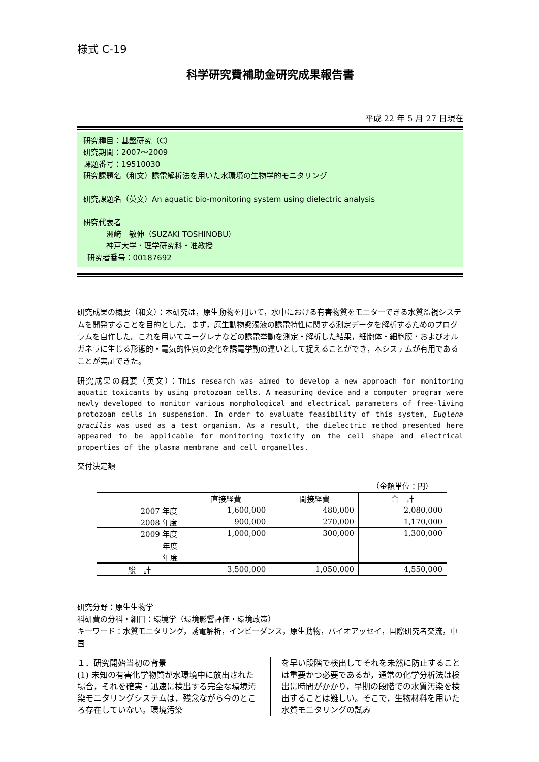様式 C-19
科学研究費補助金研究成果報告書
平成 22 年 5 月 27 日現在
研究種目：基盤研究（C）
研究期間：2007～2009
課題番号：19510030
研究課題名（和文）誘電解析法を用いた水環境の生物学的モニタリング
研究課題名（英文）An aquatic bio-monitoring system using dielectric analysis
研究代表者
   洲﨑　敏伸（SUZAKI TOSHINOBU）
   神戸大学・理学研究科・准教授
 研究者番号：00187692
研究成果の概要（和文）：本研究は，原生動物を用いて，水中における有害物質をモニターできる水質監視システムを開発することを目的とした。まず，原生動物懸濁液の誘電特性に関する測定データを解析するためのプログラムを自作した。これを用いてユーグレナなどの誘電挙動を測定・解析した結果，細胞体・細胞膜・およびオルガネラに生じる形態的・電気的性質の変化を誘電挙動の違いとして捉えることができ，本システムが有用であることが実証できた。
研究成果の概要（英文）：This research was aimed to develop a new approach for monitoring aquatic toxicants by using protozoan cells. A measuring device and a computer program were newly developed to monitor various morphological and electrical parameters of free-living protozoan cells in suspension. In order to evaluate feasibility of this system, Euglena gracilis was used as a test organism. As a result, the dielectric method presented here appeared to be applicable for monitoring toxicity on the cell shape and electrical properties of the plasma membrane and cell organelles.
交付決定額
（金額単位：円）
| | 直接経費 | 間接経費 | 合 計 |
| --- | --- | --- | --- |
| 2007 年度 | 1,600,000 | 480,000 | 2,080,000 |
| 2008 年度 | 900,000 | 270,000 | 1,170,000 |
| 2009 年度 | 1,000,000 | 300,000 | 1,300,000 |
| 年度 | | | |
| 年度 | | | |
| 総 計 | 3,500,000 | 1,050,000 | 4,550,000 |
研究分野：原生生物学
科研費の分科・細目：環境学（環境影響評価・環境政策）
キーワード：水質モニタリング，誘電解析，インピーダンス，原生動物，バイオアッセイ，国際研究者交流，中国
１．研究開始当初の背景
(1) 未知の有害化学物質が水環境中に放出された場合，それを確実・迅速に検出する完全な環境汚染モニタリングシステムは，残念ながら今のところ存在していない。環境汚染
を早い段階で検出してそれを未然に防止することは重要かつ必要であるが，通常の化学分析法は検出に時間がかかり，早期の段階での水質汚染を検出することは難しい。そこで，生物材料を用いた水質モニタリングの試み